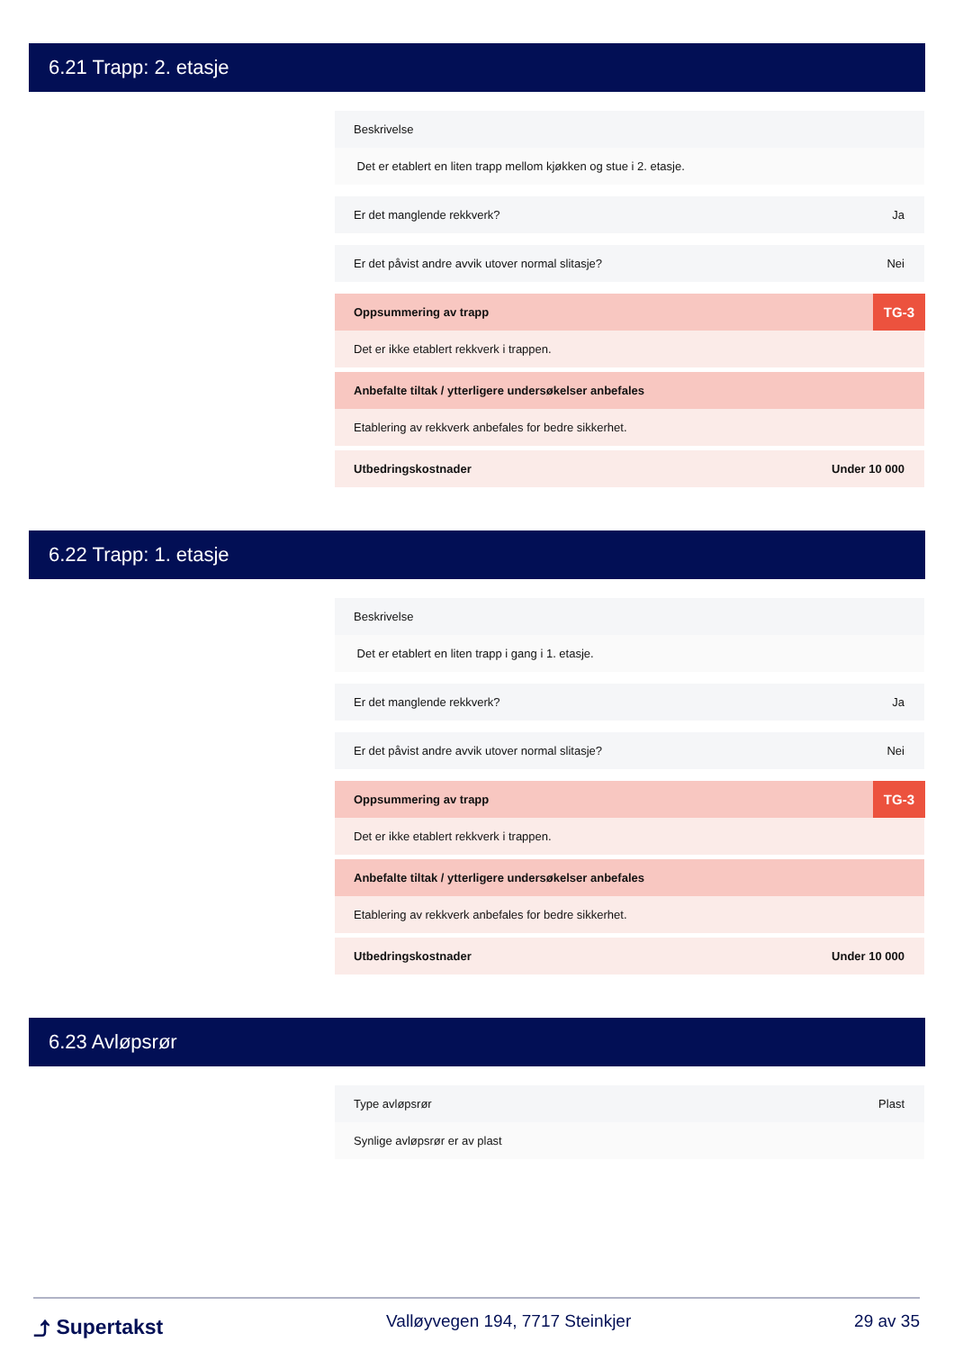6.21 Trapp: 2. etasje
Beskrivelse
Det er etablert en liten trapp mellom kjøkken og stue i 2. etasje.
Er det manglende rekkverk? Ja
Er det påvist andre avvik utover normal slitasje? Nei
Oppsummering av trapp TG-3
Det er ikke etablert rekkverk i trappen.
Anbefalte tiltak / ytterligere undersøkelser anbefales
Etablering av rekkverk anbefales for bedre sikkerhet.
Utbedringskostnader Under 10 000
6.22 Trapp: 1. etasje
Beskrivelse
Det er etablert en liten trapp i gang i 1. etasje.
Er det manglende rekkverk? Ja
Er det påvist andre avvik utover normal slitasje? Nei
Oppsummering av trapp TG-3
Det er ikke etablert rekkverk i trappen.
Anbefalte tiltak / ytterligere undersøkelser anbefales
Etablering av rekkverk anbefales for bedre sikkerhet.
Utbedringskostnader Under 10 000
6.23 Avløpsrør
Type avløpsrør Plast
Synlige avløpsrør er av plast
⤴ Supertakst Valløyvegen 194, 7717 Steinkjer 29 av 35